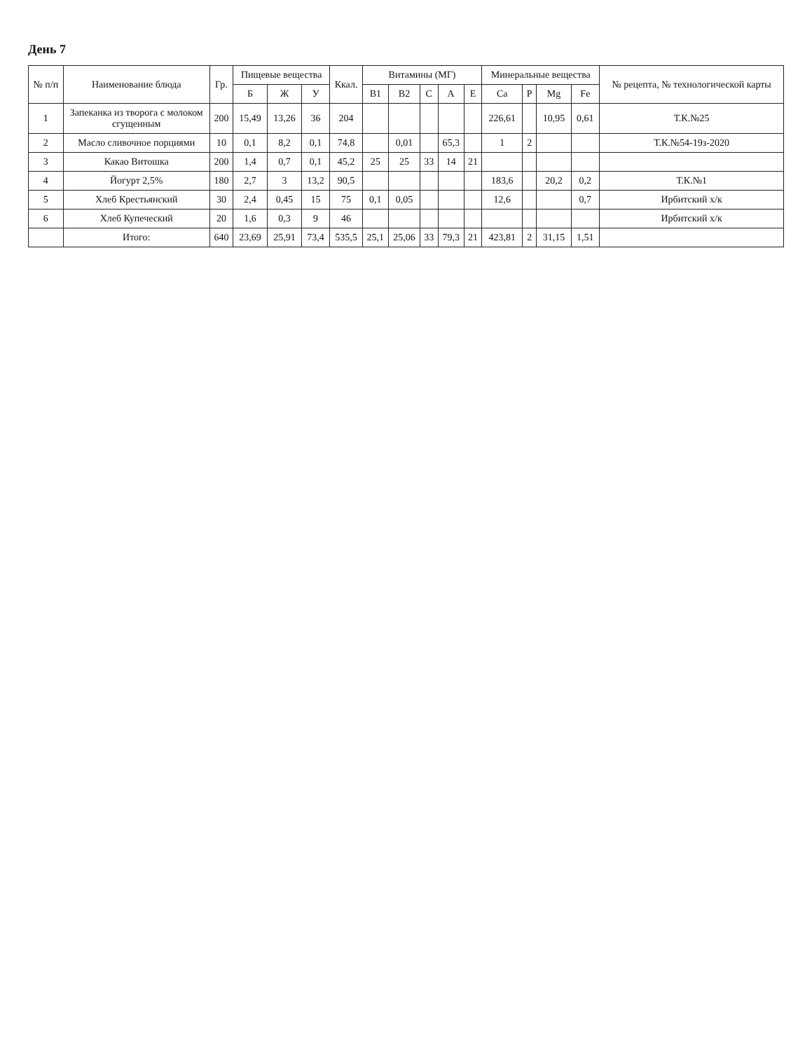День 7
| № п/п | Наименование блюда | Гр. | Пищевые вещества | | | Ккал. | Витамины (МГ) | | | | | Минеральные вещества | | | | № рецепта, № технологической карты |
| --- | --- | --- | --- | --- | --- | --- | --- | --- | --- | --- | --- | --- | --- | --- | --- | --- |
| | | | Б | Ж | У | | B1 | B2 | C | A | E | Ca | P | Mg | Fe | |
| 1 | Запеканка из творога с молоком сгущенным | 200 | 15,49 | 13,26 | 36 | 204 | | | | | | 226,61 | | 10,95 | 0,61 | Т.К.№25 |
| 2 | Масло сливочное порциями | 10 | 0,1 | 8,2 | 0,1 | 74,8 | | 0,01 | | 65,3 | | 1 | 2 | | | Т.К.№54-19з-2020 |
| 3 | Какао Витошка | 200 | 1,4 | 0,7 | 0,1 | 45,2 | 25 | 25 | 33 | 14 | 21 | | | | | |
| 4 | Йогурт 2,5% | 180 | 2,7 | 3 | 13,2 | 90,5 | | | | | | 183,6 | | 20,2 | 0,2 | Т.К.№1 |
| 5 | Хлеб Крестьянский | 30 | 2,4 | 0,45 | 15 | 75 | 0,1 | 0,05 | | | | 12,6 | | | 0,7 | Ирбитский х/к |
| 6 | Хлеб Купеческий | 20 | 1,6 | 0,3 | 9 | 46 | | | | | | | | | | Ирбитский х/к |
| | Итого: | 640 | 23,69 | 25,91 | 73,4 | 535,5 | 25,1 | 25,06 | 33 | 79,3 | 21 | 423,81 | 2 | 31,15 | 1,51 | |